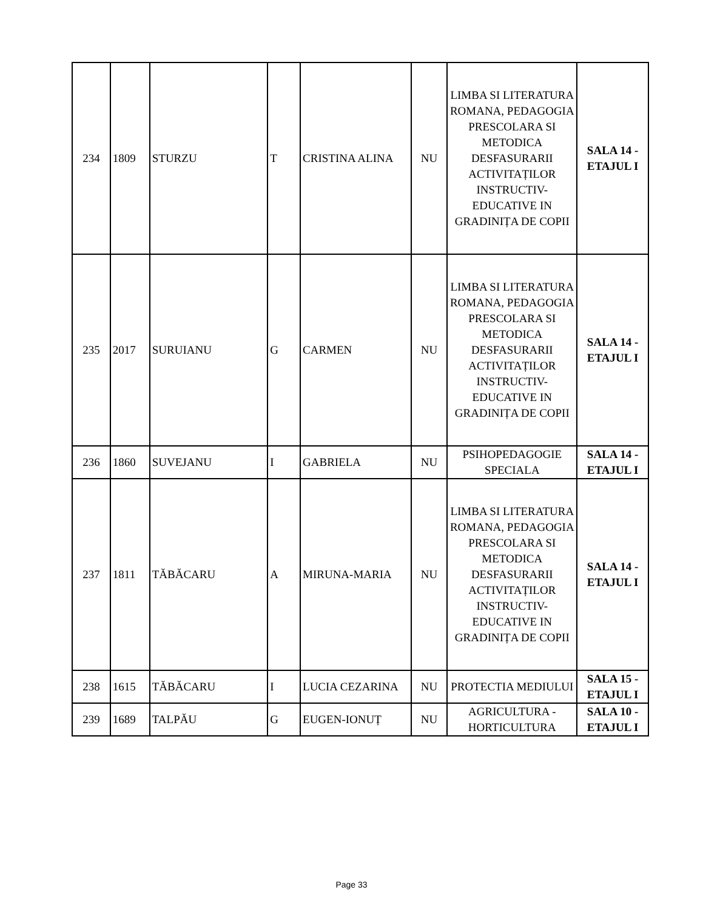| 234 | 1809 | STURZU | T | CRISTINA ALINA | NU | LIMBA SI LITERATURA ROMANA, PEDAGOGIA PRESCOLARA SI METODICA DESFASURARII ACTIVITAȚILOR INSTRUCTIV-EDUCATIVE IN GRADINIȚA DE COPII | SALA 14 - ETAJUL I |
| 235 | 2017 | SURUIANU | G | CARMEN | NU | LIMBA SI LITERATURA ROMANA, PEDAGOGIA PRESCOLARA SI METODICA DESFASURARII ACTIVITAȚILOR INSTRUCTIV-EDUCATIVE IN GRADINIȚA DE COPII | SALA 14 - ETAJUL I |
| 236 | 1860 | SUVEJANU | I | GABRIELA | NU | PSIHOPEDAGOGIE SPECIALA | SALA 14 - ETAJUL I |
| 237 | 1811 | TĂBĂCARU | A | MIRUNA-MARIA | NU | LIMBA SI LITERATURA ROMANA, PEDAGOGIA PRESCOLARA SI METODICA DESFASURARII ACTIVITAȚILOR INSTRUCTIV-EDUCATIVE IN GRADINIȚA DE COPII | SALA 14 - ETAJUL I |
| 238 | 1615 | TĂBĂCARU | I | LUCIA CEZARINA | NU | PROTECTIA MEDIULUI | SALA 15 - ETAJUL I |
| 239 | 1689 | TALPĂU | G | EUGEN-IONUȚ | NU | AGRICULTURA - HORTICULTURA | SALA 10 - ETAJUL I |
Page 33